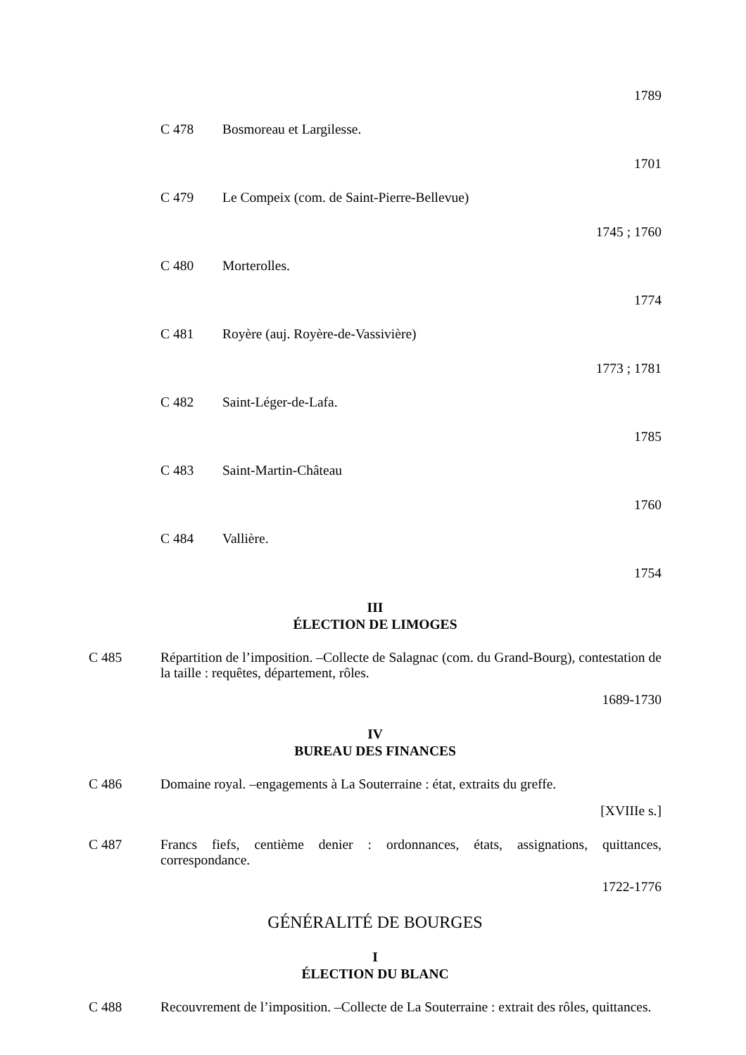1789
C 478 Bosmoreau et Largilesse.
1701
C 479 Le Compeix (com. de Saint-Pierre-Bellevue)
1745 ; 1760
C 480 Morterolles.
1774
C 481 Royère (auj. Royère-de-Vassivière)
1773 ; 1781
C 482 Saint-Léger-de-Lafa.
1785
C 483 Saint-Martin-Château
1760
C 484 Vallière.
1754
III
ÉLECTION DE LIMOGES
C 485 Répartition de l’imposition. –Collecte de Salagnac (com. du Grand-Bourg), contestation de la taille : requêtes, département, rôles.
1689-1730
IV
BUREAU DES FINANCES
C 486 Domaine royal. –engagements à La Souterraine : état, extraits du greffe.
[XVIIIe s.]
C 487 Francs fiefs, centième denier : ordonnances, états, assignations, quittances, correspondance.
1722-1776
GÉNÉRALITÉ DE BOURGES
I
ÉLECTION DU BLANC
C 488 Recouvrement de l’imposition. –Collecte de La Souterraine : extrait des rôles, quittances.